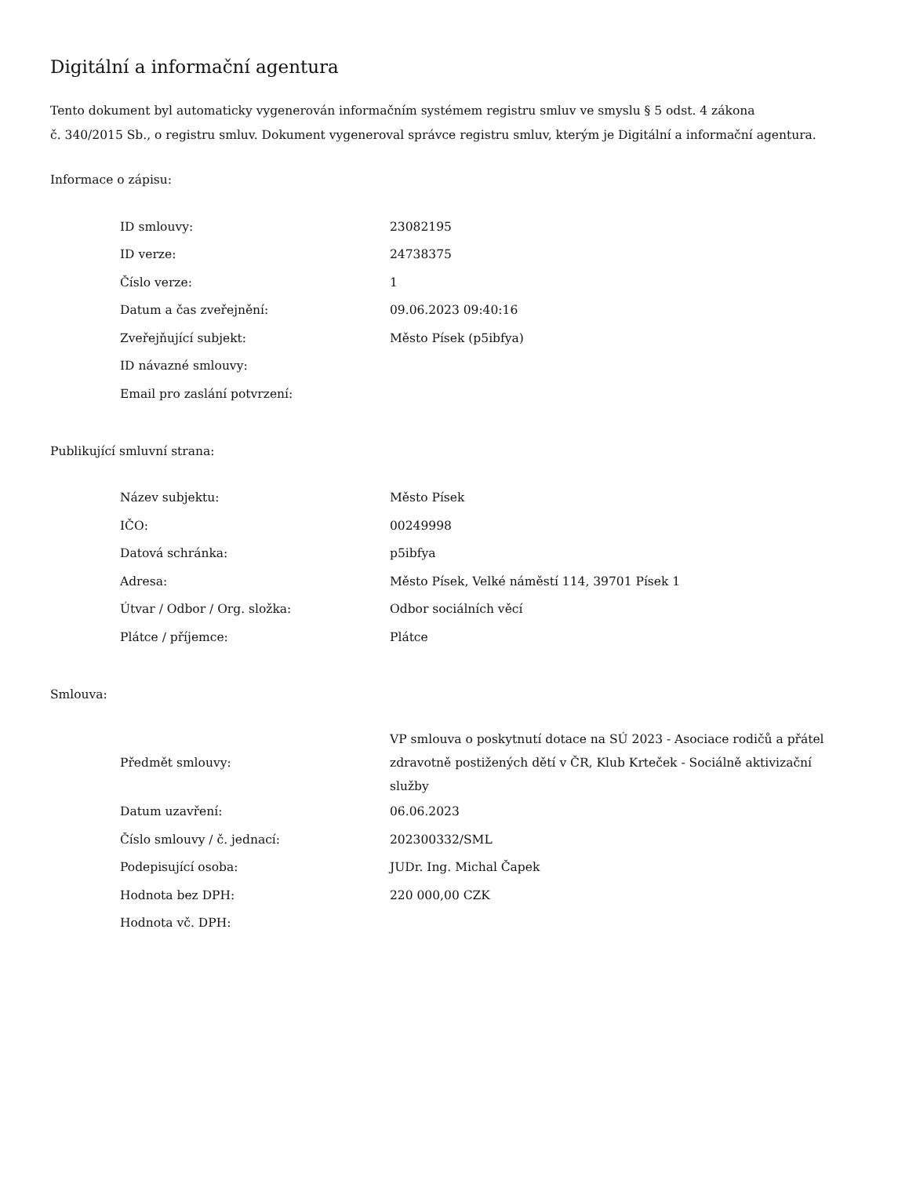Digitální a informační agentura
Tento dokument byl automaticky vygenerován informačním systémem registru smluv ve smyslu § 5 odst. 4 zákona
č. 340/2015 Sb., o registru smluv. Dokument vygeneroval správce registru smluv, kterým je Digitální a informační agentura.
Informace o zápisu:
| ID smlouvy: | 23082195 |
| ID verze: | 24738375 |
| Číslo verze: | 1 |
| Datum a čas zveřejnění: | 09.06.2023 09:40:16 |
| Zveřejňující subjekt: | Město Písek (p5ibfya) |
| ID návazné smlouvy: | |
| Email pro zaslání potvrzení: | |
Publikující smluvní strana:
| Název subjektu: | Město Písek |
| IČO: | 00249998 |
| Datová schránka: | p5ibfya |
| Adresa: | Město Písek, Velké náměstí 114, 39701 Písek 1 |
| Útvar / Odbor / Org. složka: | Odbor sociálních věcí |
| Plátce / příjemce: | Plátce |
Smlouva:
| Předmět smlouvy: | VP smlouva o poskytnutí dotace na SÚ 2023 - Asociace rodičů a přátel zdravotně postižených dětí v ČR, Klub Krteček - Sociálně aktivizační služby |
| Datum uzavření: | 06.06.2023 |
| Číslo smlouvy / č. jednací: | 202300332/SML |
| Podepisující osoba: | JUDr. Ing. Michal Čapek |
| Hodnota bez DPH: | 220 000,00 CZK |
| Hodnota vč. DPH: | |